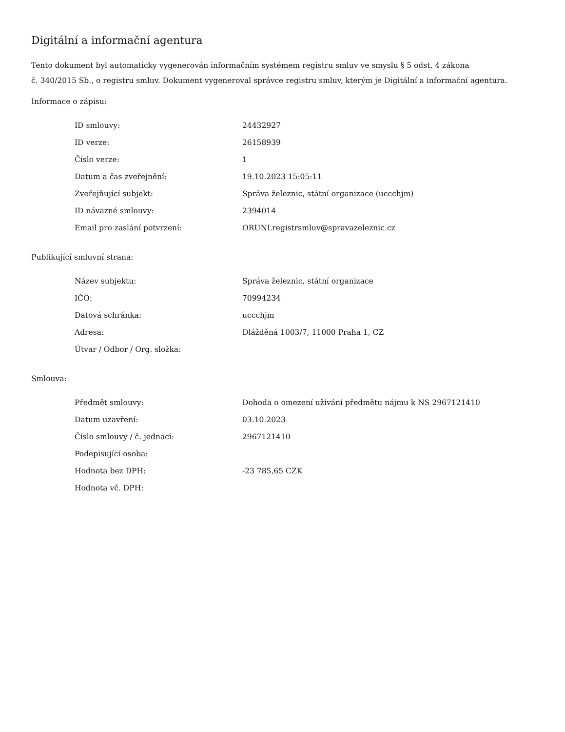Digitální a informační agentura
Tento dokument byl automaticky vygenerován informačním systémem registru smluv ve smyslu § 5 odst. 4 zákona
č. 340/2015 Sb., o registru smluv. Dokument vygeneroval správce registru smluv, kterým je Digitální a informační agentura.
Informace o zápisu:
| ID smlouvy: | 24432927 |
| ID verze: | 26158939 |
| Číslo verze: | 1 |
| Datum a čas zveřejnění: | 19.10.2023 15:05:11 |
| Zveřejňující subjekt: | Správa železnic, státní organizace (uccchjm) |
| ID návazné smlouvy: | 2394014 |
| Email pro zaslání potvrzení: | ORUNLregistrsmluv@spravazeleznic.cz |
Publikující smluvní strana:
| Název subjektu: | Správa železnic, státní organizace |
| IČO: | 70994234 |
| Datová schránka: | uccchjm |
| Adresa: | Dlážděná 1003/7, 11000 Praha 1, CZ |
| Útvar / Odbor / Org. složka: | |
Smlouva:
| Předmět smlouvy: | Dohoda o omezení užívání předmětu nájmu k NS 2967121410 |
| Datum uzavření: | 03.10.2023 |
| Číslo smlouvy / č. jednací: | 2967121410 |
| Podepisující osoba: | |
| Hodnota bez DPH: | -23 785,65 CZK |
| Hodnota vč. DPH: | |